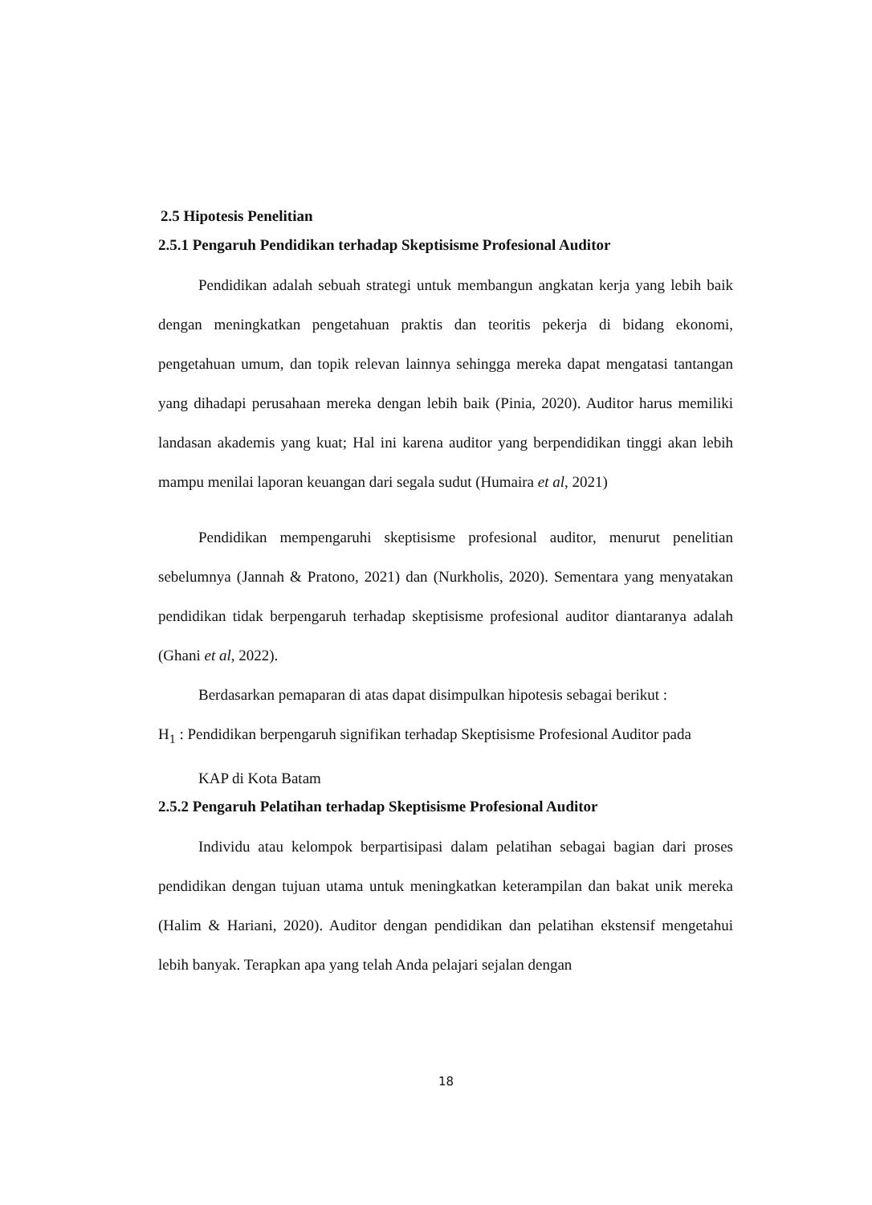2.5 Hipotesis Penelitian
2.5.1 Pengaruh Pendidikan terhadap Skeptisisme Profesional Auditor
Pendidikan adalah sebuah strategi untuk membangun angkatan kerja yang lebih baik dengan meningkatkan pengetahuan praktis dan teoritis pekerja di bidang ekonomi, pengetahuan umum, dan topik relevan lainnya sehingga mereka dapat mengatasi tantangan yang dihadapi perusahaan mereka dengan lebih baik (Pinia, 2020). Auditor harus memiliki landasan akademis yang kuat; Hal ini karena auditor yang berpendidikan tinggi akan lebih mampu menilai laporan keuangan dari segala sudut (Humaira et al, 2021)
Pendidikan mempengaruhi skeptisisme profesional auditor, menurut penelitian sebelumnya (Jannah & Pratono, 2021) dan (Nurkholis, 2020). Sementara yang menyatakan pendidikan tidak berpengaruh terhadap skeptisisme profesional auditor diantaranya adalah (Ghani et al, 2022).
Berdasarkan pemaparan di atas dapat disimpulkan hipotesis sebagai berikut :
H<sub>1</sub> : Pendidikan berpengaruh signifikan terhadap Skeptisisme Profesional Auditor pada
KAP di Kota Batam
2.5.2 Pengaruh Pelatihan terhadap Skeptisisme Profesional Auditor
Individu atau kelompok berpartisipasi dalam pelatihan sebagai bagian dari proses pendidikan dengan tujuan utama untuk meningkatkan keterampilan dan bakat unik mereka (Halim & Hariani, 2020). Auditor dengan pendidikan dan pelatihan ekstensif mengetahui lebih banyak. Terapkan apa yang telah Anda pelajari sejalan dengan
18